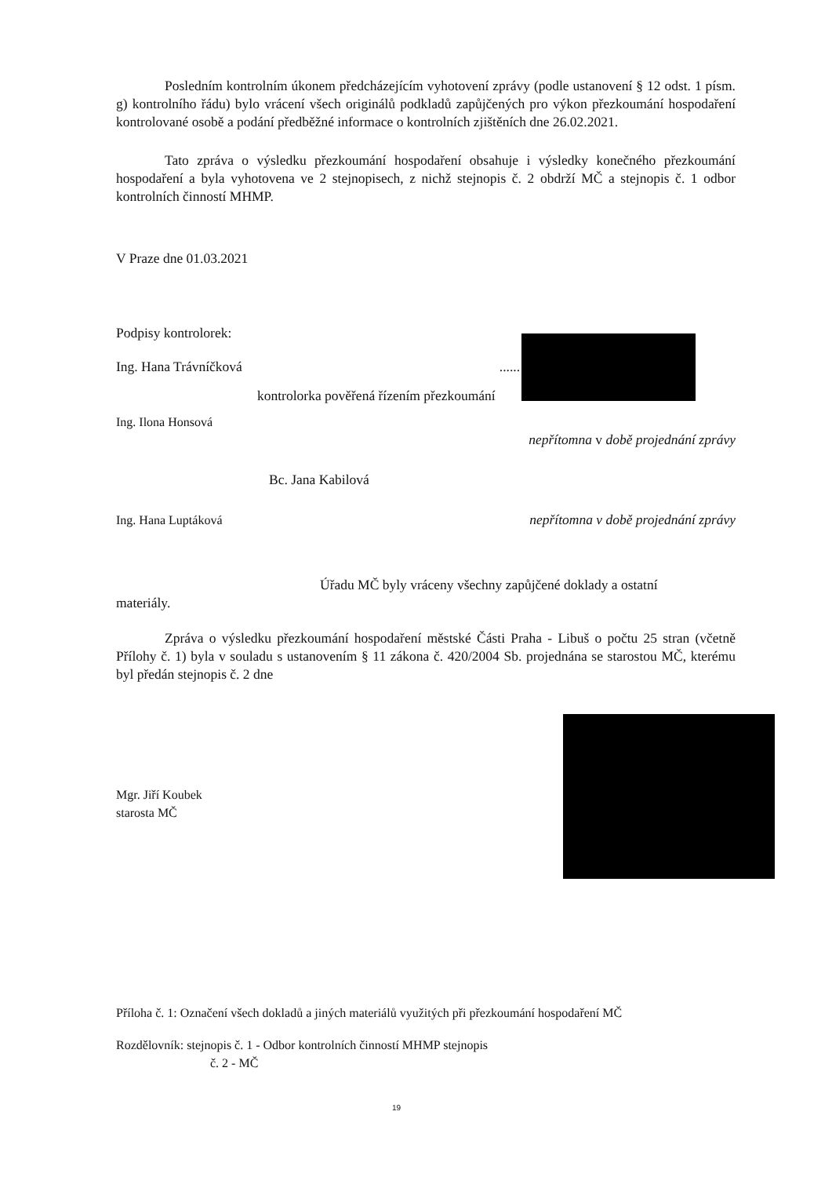Posledním kontrolním úkonem předcházejícím vyhotovení zprávy (podle ustanovení § 12 odst. 1 písm. g) kontrolního řádu) bylo vrácení všech originálů podkladů zapůjčených pro výkon přezkoumání hospodaření kontrolované osobě a podání předběžné informace o kontrolních zjištěních dne 26.02.2021.
Tato zpráva o výsledku přezkoumání hospodaření obsahuje i výsledky konečného přezkoumání hospodaření a byla vyhotovena ve 2 stejnopisech, z nichž stejnopis č. 2 obdrží MČ a stejnopis č. 1 odbor kontrolních činností MHMP.
V Praze dne 01.03.2021
Podpisy kontrolorek:
Ing. Hana Trávníčková......
kontrolorka pověřená řízením přezkoumání
Ing. Ilona Honsová
nepřítomna v době projednání zprávy
Bc. Jana Kabilová
Ing. Hana Luptáková nepřítomna v době projednání zprávy
Úřadu MČ byly vráceny všechny zapůjčené doklady a ostatní
materiály.
Zpráva o výsledku přezkoumání hospodaření městské Části Praha - Libuš o počtu 25 stran (včetně Přílohy č. 1) byla v souladu s ustanovením § 11 zákona č. 420/2004 Sb. projednána se starostou MČ, kterému byl předán stejnopis č. 2 dne
Mgr. Jiří Koubek
starosta MČ
Příloha č. 1: Označení všech dokladů a jiných materiálů využitých při přezkoumání hospodaření MČ
Rozdělovník: stejnopis č. 1 - Odbor kontrolních činností MHMP stejnopis
č. 2 - MČ
19